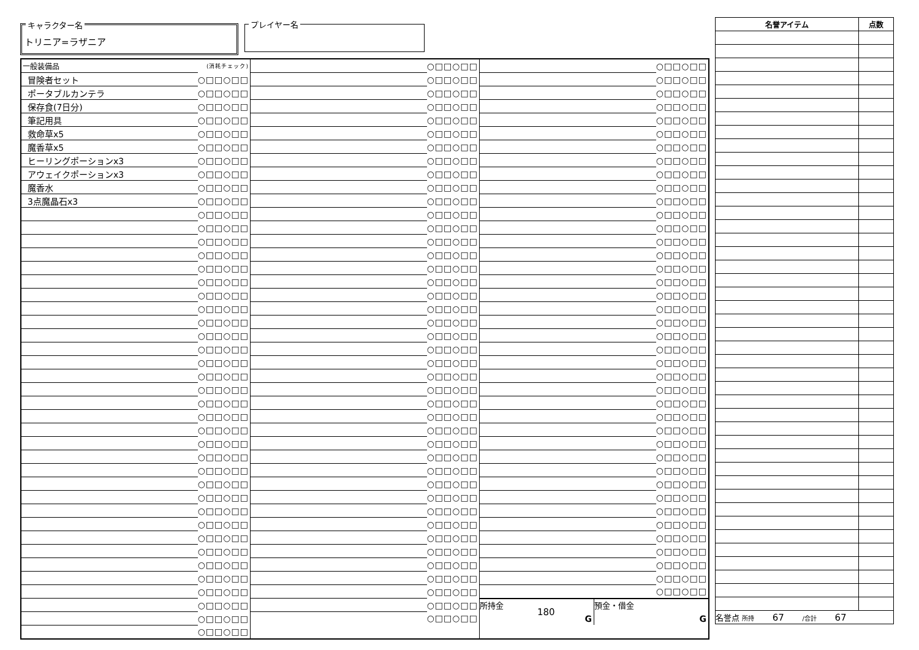キャラクター名
トリニア=ラザニア
プレイヤー名
| 一般装備品 | (消耗チェック) |
| 冒険者セット | ○□□○□□ |
| ポータブルカンテラ | ○□□○□□ |
| 保存食(7日分) | ○□□○□□ |
| 筆記用具 | ○□□○□□ |
| 救命草x5 | ○□□○□□ |
| 魔香草x5 | ○□□○□□ |
| ヒーリングポーションx3 | ○□□○□□ |
| アウェイクポーションx3 | ○□□○□□ |
| 魔香水 | ○□□○□□ |
| 3点魔晶石x3 | ○□□○□□ |
| | ○□□○□□ |
| | ○□□○□□ |
| | ○□□○□□ |
| | ○□□○□□ |
| | ○□□○□□ |
| | ○□□○□□ |
| | ○□□○□□ |
| | ○□□○□□ |
| | ○□□○□□ |
| | ○□□○□□ |
| | ○□□○□□ |
| | ○□□○□□ |
| | ○□□○□□ |
| | ○□□○□□ |
| | ○□□○□□ |
| | ○□□○□□ |
| | ○□□○□□ |
| | ○□□○□□ |
| | ○□□○□□ |
| | ○□□○□□ |
| | ○□□○□□ |
| | ○□□○□□ |
| | ○□□○□□ |
| | ○□□○□□ |
| | ○□□○□□ |
| | ○□□○□□ |
| | ○□□○□□ |
| | ○□□○□□ |
| | ○□□○□□ |
| | ○□□○□□ |
| | ○□□○□□ |
| | ○□□○□□ |
| | ○□□○□□ |
| | ○□□○□□ |
| | ○□□○□□ |
| | ○□□○□□ |
| | ○□□○□□ |
| | ○□□○□□ |
| | ○□□○□□ |
| | ○□□○□□ |
| | ○□□○□□ |
| | ○□□○□□ |
| | ○□□○□□ |
| | ○□□○□□ |
| | ○□□○□□ |
| | ○□□○□□ |
| | ○□□○□□ |
| | ○□□○□□ |
| | ○□□○□□ |
| | ○□□○□□ |
| | ○□□○□□ |
| | ○□□○□□ |
| | ○□□○□□ |
| | ○□□○□□ |
| | ○□□○□□ |
| | ○□□○□□ |
| | ○□□○□□ |
| | ○□□○□□ |
| | ○□□○□□ |
| | ○□□○□□ |
| | ○□□○□□ |
| | ○□□○□□ |
| | ○□□○□□ |
| | ○□□○□□ |
| | ○□□○□□ |
| | ○□□○□□ |
| | ○□□○□□ |
| | ○□□○□□ |
| | ○□□○□□ |
| | ○□□○□□ |
| | ○□□○□□ |
| | ○□□○□□ |
| | ○□□○□□ |
| | ○□□○□□ |
| | ○□□○□□ |
| | ○□□○□□ |
| | ○□□○□□ |
| | ○□□○□□ |
| | ○□□○□□ |
| | ○□□○□□ |
| | ○□□○□□ |
| | ○□□○□□ |
| | ○□□○□□ |
| | ○□□○□□ |
| | ○□□○□□ |
| | ○□□○□□ |
| | ○□□○□□ |
| | ○□□○□□ |
| | ○□□○□□ |
| | ○□□○□□ |
| | ○□□○□□ |
| | ○□□○□□ |
| | ○□□○□□ |
| | ○□□○□□ |
| | ○□□○□□ |
| | ○□□○□□ |
| | ○□□○□□ |
| | ○□□○□□ |
| | ○□□○□□ |
| | ○□□○□□ |
| | ○□□○□□ |
| | ○□□○□□ |
| | ○□□○□□ |
| | ○□□○□□ |
| | ○□□○□□ |
| | ○□□○□□ |
| | ○□□○□□ |
| | ○□□○□□ |
| | ○□□○□□ |
| | ○□□○□□ |
| | ○□□○□□ |
| | ○□□○□□ |
| | ○□□○□□ |
| | ○□□○□□ |
所持金
180
G
預金・借金
G
| 名誉アイテム | 点数 |
| --- | --- |
| 名誉点 所持 67 /合計 67 | |